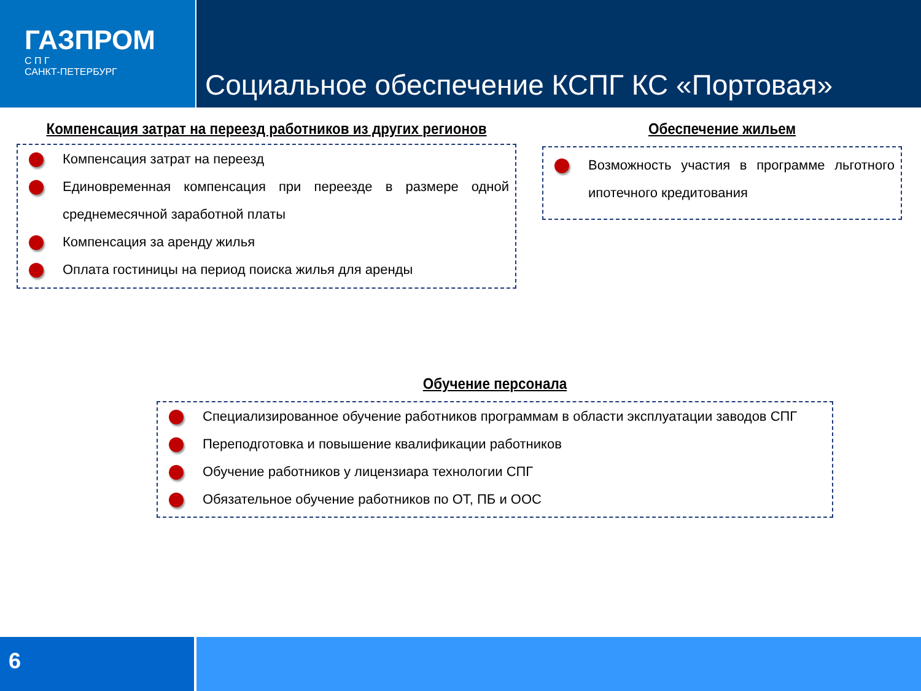ГАЗПРОМ
С П Г
САНКТ-ПЕТЕРБУРГ
Социальное обеспечение КСПГ КС «Портовая»
Компенсация затрат на переезд работников из других регионов
Компенсация затрат на переезд
Единовременная компенсация при переезде в размере одной среднемесячной заработной платы
Компенсация за аренду жилья
Оплата гостиницы на период поиска жилья для аренды
Обеспечение жильем
Возможность участия в программе льготного ипотечного кредитования
Обучение персонала
Специализированное обучение работников программам в области эксплуатации заводов СПГ
Переподготовка и повышение квалификации работников
Обучение работников у лицензиара технологии СПГ
Обязательное обучение работников по ОТ, ПБ и ООС
6